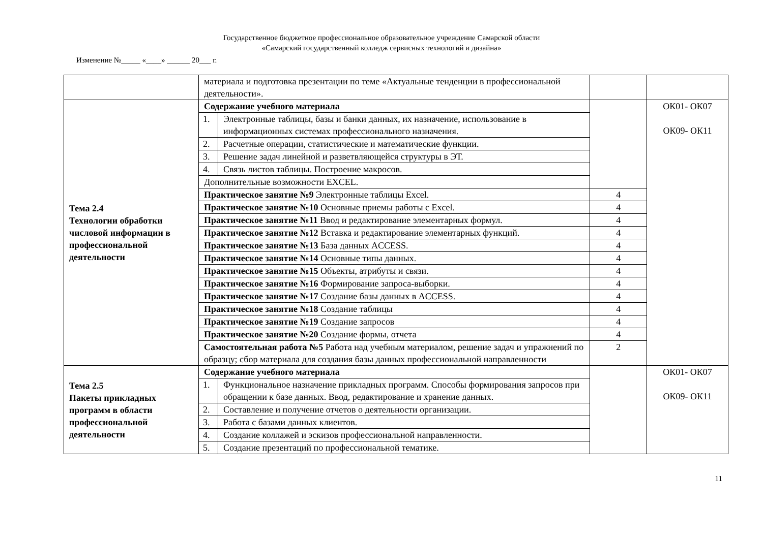Государственное бюджетное профессиональное образовательное учреждение Самарской области
«Самарский государственный колледж сервисных технологий и дизайна»
Изменение №_____ «____» ______ 20___ г.
| | материала и подготовка презентации по теме «Актуальные тенденции в профессиональной деятельности». | | | |
| Тема 2.4 Технологии обработки числовой информации в профессиональной деятельности | Содержание учебного материала | | | ОК01- ОК07 ОК09- ОК11 |
| | 1. | Электронные таблицы, базы и банки данных, их назначение, использование в информационных системах профессионального назначения. | | |
| | 2. | Расчетные операции, статистические и математические функции. | | |
| | 3. | Решение задач линейной и разветвляющейся структуры в ЭТ. | | |
| | 4. | Связь листов таблицы. Построение макросов. | | |
| | Дополнительные возможности EXCEL. | | | |
| | Практическое занятие №9 Электронные таблицы Excel. | | 4 | |
| | Практическое занятие №10 Основные приемы работы с Excel. | | 4 | |
| | Практическое занятие №11 Ввод и редактирование элементарных формул. | | 4 | |
| | Практическое занятие №12 Вставка и редактирование элементарных функций. | | 4 | |
| | Практическое занятие №13 База данных ACCESS. | | 4 | |
| | Практическое занятие №14 Основные типы данных. | | 4 | |
| | Практическое занятие №15 Объекты, атрибуты и связи. | | 4 | |
| | Практическое занятие №16 Формирование запроса-выборки. | | 4 | |
| | Практическое занятие №17 Создание базы данных в ACCESS. | | 4 | |
| | Практическое занятие №18 Создание таблицы | | 4 | |
| | Практическое занятие №19 Создание запросов | | 4 | |
| | Практическое занятие №20 Создание формы, отчета | | 4 | |
| | Самостоятельная работа №5 Работа над учебным материалом, решение задач и упражнений по образцу; сбор материала для создания базы данных профессиональной направленности | | 2 | |
| Тема 2.5 Пакеты прикладных программ в области профессиональной деятельности | Содержание учебного материала | | | ОК01- ОК07 ОК09- ОК11 |
| | 1. | Функциональное назначение прикладных программ. Способы формирования запросов при обращении к базе данных. Ввод, редактирование и хранение данных. | | |
| | 2. | Составление и получение отчетов о деятельности организации. | | |
| | 3. | Работа с базами данных клиентов. | | |
| | 4. | Создание коллажей и эскизов профессиональной направленности. | | |
| | 5. | Создание презентаций по профессиональной тематике. | | |
11